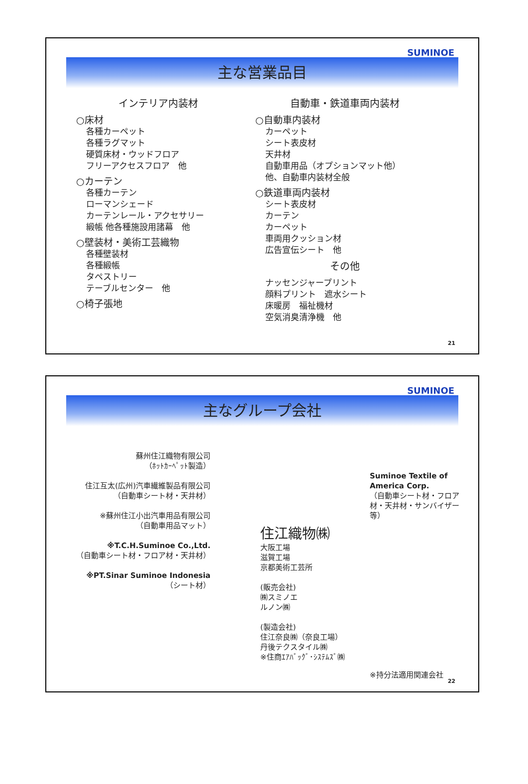SUMINOE
主な営業品目
インテリア内装材
○床材
各種カーペット
各種ラグマット
硬質床材・ウッドフロア
フリーアクセスフロア　他
○カーテン
各種カーテン
ローマンシェード
カーテンレール・アクセサリー
緞帳 他各種施設用諸幕　他
○壁装材・美術工芸織物
各種壁装材
各種緞帳
タペストリー
テーブルセンター　他
○椅子張地
自動車・鉄道車両内装材
○自動車内装材
カーペット
シート表皮材
天井材
自動車用品（オプションマット他）
他、自動車内装材全般
○鉄道車両内装材
シート表皮材
カーテン
カーペット
車両用クッション材
広告宣伝シート　他
その他
ナッセンジャープリント
顔料プリント　遮水シート
床暖房　福祉機材
空気消臭清浄機　他
21
SUMINOE
主なグループ会社
蘇州住江織物有限公司
（ﾎｯﾄｶｰﾍﾟｯﾄ製造）
住江互太(広州)汽車繊維製品有限公司
（自動車シート材・天井材）
※蘇州住江小出汽車用品有限公司
（自動車用品マット）
※T.C.H.Suminoe Co.,Ltd.
（自動車シート材・フロア材・天井材）
※PT.Sinar Suminoe Indonesia
（シート材）
住江織物㈱
大阪工場
滋賀工場
京都美術工芸所
(販売会社)
㈱スミノエ
ルノン㈱
(製造会社)
住江奈良㈱（奈良工場）
丹後テクスタイル㈱
※住商ｴｱﾊﾞｯｸﾞ･ｼｽﾃﾑｽﾞ㈱
Suminoe Textile of America Corp.
（自動車シート材・フロア材・天井材・サンバイザー等）
※持分法適用関連会社
22